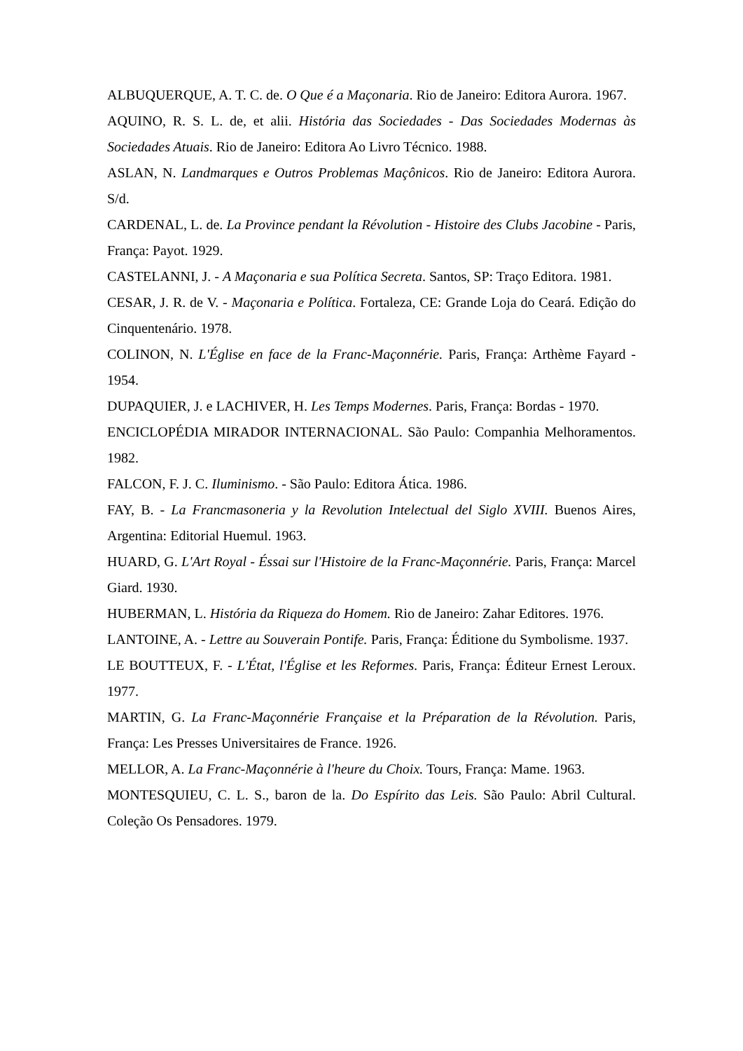ALBUQUERQUE, A. T. C. de. O Que é a Maçonaria. Rio de Janeiro: Editora Aurora. 1967.
AQUINO, R. S. L. de, et alii. História das Sociedades - Das Sociedades Modernas às Sociedades Atuais. Rio de Janeiro: Editora Ao Livro Técnico. 1988.
ASLAN, N. Landmarques e Outros Problemas Maçônicos. Rio de Janeiro: Editora Aurora. S/d.
CARDENAL, L. de. La Province pendant la Révolution - Histoire des Clubs Jacobine - Paris, França: Payot. 1929.
CASTELANNI, J. - A Maçonaria e sua Política Secreta. Santos, SP: Traço Editora. 1981.
CESAR, J. R. de V. - Maçonaria e Política. Fortaleza, CE: Grande Loja do Ceará. Edição do Cinquentenário. 1978.
COLINON, N. L'Église en face de la Franc-Maçonnérie. Paris, França: Arthème Fayard - 1954.
DUPAQUIER, J. e LACHIVER, H. Les Temps Modernes. Paris, França: Bordas - 1970.
ENCICLOPÉDIA MIRADOR INTERNACIONAL. São Paulo: Companhia Melhoramentos. 1982.
FALCON, F. J. C. Iluminismo. - São Paulo: Editora Ática. 1986.
FAY, B. - La Francmasoneria y la Revolution Intelectual del Siglo XVIII. Buenos Aires, Argentina: Editorial Huemul. 1963.
HUARD, G. L'Art Royal - Éssai sur l'Histoire de la Franc-Maçonnérie. Paris, França: Marcel Giard. 1930.
HUBERMAN, L. História da Riqueza do Homem. Rio de Janeiro: Zahar Editores. 1976.
LANTOINE, A. - Lettre au Souverain Pontife. Paris, França: Éditione du Symbolisme. 1937.
LE BOUTTEUX, F. - L'État, l'Église et les Reformes. Paris, França: Éditeur Ernest Leroux. 1977.
MARTIN, G. La Franc-Maçonnérie Française et la Préparation de la Révolution. Paris, França: Les Presses Universitaires de France. 1926.
MELLOR, A. La Franc-Maçonnérie à l'heure du Choix. Tours, França: Mame. 1963.
MONTESQUIEU, C. L. S., baron de la. Do Espírito das Leis. São Paulo: Abril Cultural. Coleção Os Pensadores. 1979.